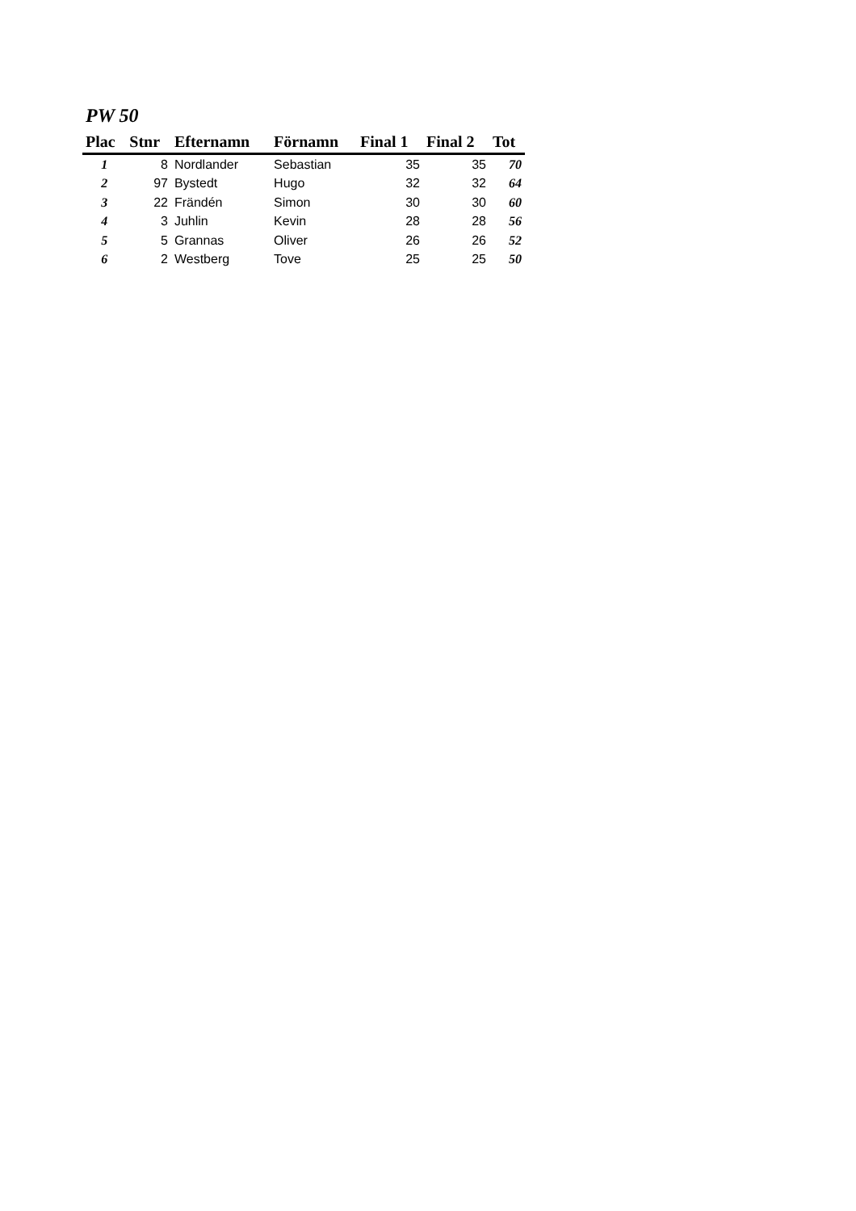PW 50
| Plac | Stnr | Efternamn | Förnamn | Final 1 | Final 2 | Tot |
| --- | --- | --- | --- | --- | --- | --- |
| 1 | 8 | Nordlander | Sebastian | 35 | 35 | 70 |
| 2 | 97 | Bystedt | Hugo | 32 | 32 | 64 |
| 3 | 22 | Frändén | Simon | 30 | 30 | 60 |
| 4 | 3 | Juhlin | Kevin | 28 | 28 | 56 |
| 5 | 5 | Grannas | Oliver | 26 | 26 | 52 |
| 6 | 2 | Westberg | Tove | 25 | 25 | 50 |